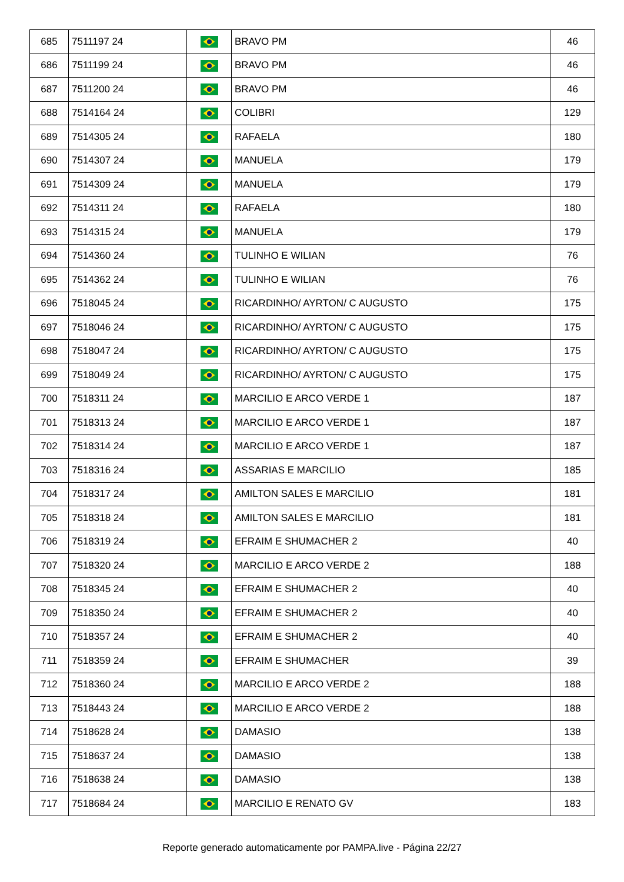| 685 | 7511197 24 | | BRAVO PM | 46 |
| 686 | 7511199 24 | | BRAVO PM | 46 |
| 687 | 7511200 24 | | BRAVO PM | 46 |
| 688 | 7514164 24 | | COLIBRI | 129 |
| 689 | 7514305 24 | | RAFAELA | 180 |
| 690 | 7514307 24 | | MANUELA | 179 |
| 691 | 7514309 24 | | MANUELA | 179 |
| 692 | 7514311 24 | | RAFAELA | 180 |
| 693 | 7514315 24 | | MANUELA | 179 |
| 694 | 7514360 24 | | TULINHO E WILIAN | 76 |
| 695 | 7514362 24 | | TULINHO E WILIAN | 76 |
| 696 | 7518045 24 | | RICARDINHO/ AYRTON/ C AUGUSTO | 175 |
| 697 | 7518046 24 | | RICARDINHO/ AYRTON/ C AUGUSTO | 175 |
| 698 | 7518047 24 | | RICARDINHO/ AYRTON/ C AUGUSTO | 175 |
| 699 | 7518049 24 | | RICARDINHO/ AYRTON/ C AUGUSTO | 175 |
| 700 | 7518311 24 | | MARCILIO E ARCO VERDE 1 | 187 |
| 701 | 7518313 24 | | MARCILIO E ARCO VERDE 1 | 187 |
| 702 | 7518314 24 | | MARCILIO E ARCO VERDE 1 | 187 |
| 703 | 7518316 24 | | ASSARIAS E MARCILIO | 185 |
| 704 | 7518317 24 | | AMILTON SALES E MARCILIO | 181 |
| 705 | 7518318 24 | | AMILTON SALES E MARCILIO | 181 |
| 706 | 7518319 24 | | EFRAIM E SHUMACHER 2 | 40 |
| 707 | 7518320 24 | | MARCILIO E ARCO VERDE 2 | 188 |
| 708 | 7518345 24 | | EFRAIM E SHUMACHER 2 | 40 |
| 709 | 7518350 24 | | EFRAIM E SHUMACHER 2 | 40 |
| 710 | 7518357 24 | | EFRAIM E SHUMACHER 2 | 40 |
| 711 | 7518359 24 | | EFRAIM E SHUMACHER | 39 |
| 712 | 7518360 24 | | MARCILIO E ARCO VERDE 2 | 188 |
| 713 | 7518443 24 | | MARCILIO E ARCO VERDE 2 | 188 |
| 714 | 7518628 24 | | DAMASIO | 138 |
| 715 | 7518637 24 | | DAMASIO | 138 |
| 716 | 7518638 24 | | DAMASIO | 138 |
| 717 | 7518684 24 | | MARCILIO E RENATO GV | 183 |
Reporte generado automaticamente por PAMPA.live - Página 22/27